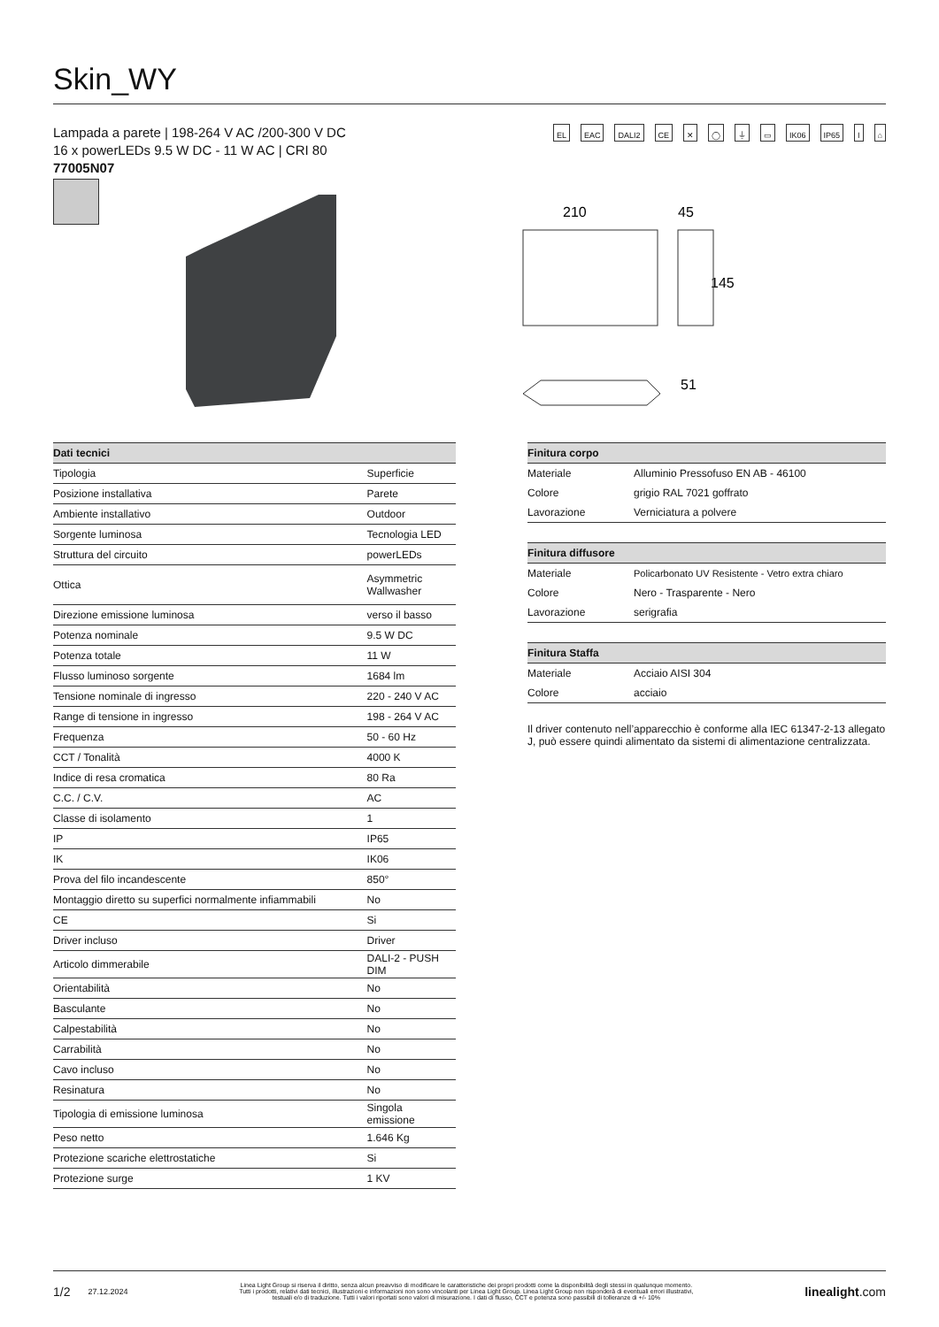Skin_WY
Lampada a parete | 198-264 V AC /200-300 V DC
16 x powerLEDs 9.5 W DC - 11 W AC | CRI 80
77005N07
EL EAC DALI2 CE ✕ ◯ ⏚ ▭ IK06 IP65 I ⌂
210
45
145
51
| Dati tecnici | |
| --- | --- |
| Tipologia | Superficie |
| Posizione installativa | Parete |
| Ambiente installativo | Outdoor |
| Sorgente luminosa | Tecnologia LED |
| Struttura del circuito | powerLEDs |
| Ottica | Asymmetric Wallwasher |
| Direzione emissione luminosa | verso il basso |
| Potenza nominale | 9.5 W DC |
| Potenza totale | 11 W |
| Flusso luminoso sorgente | 1684 lm |
| Tensione nominale di ingresso | 220 - 240 V AC |
| Range di tensione in ingresso | 198 - 264 V AC |
| Frequenza | 50 - 60 Hz |
| CCT / Tonalità | 4000 K |
| Indice di resa cromatica | 80 Ra |
| C.C. / C.V. | AC |
| Classe di isolamento | 1 |
| IP | IP65 |
| IK | IK06 |
| Prova del filo incandescente | 850° |
| Montaggio diretto su superfici normalmente infiammabili | No |
| CE | Si |
| Driver incluso | Driver |
| Articolo dimmerabile | DALI-2 - PUSH DIM |
| Orientabilità | No |
| Basculante | No |
| Calpestabilità | No |
| Carrabilità | No |
| Cavo incluso | No |
| Resinatura | No |
| Tipologia di emissione luminosa | Singola emissione |
| Peso netto | 1.646 Kg |
| Protezione scariche elettrostatiche | Si |
| Protezione surge | 1 KV |
| Finitura corpo | |
| --- | --- |
| Materiale | Alluminio Pressofuso EN AB - 46100 |
| Colore | grigio RAL 7021 goffrato |
| Lavorazione | Verniciatura a polvere |
| Finitura diffusore | |
| --- | --- |
| Materiale | Policarbonato UV Resistente - Vetro extra chiaro |
| Colore | Nero - Trasparente - Nero |
| Lavorazione | serigrafia |
| Finitura Staffa | |
| --- | --- |
| Materiale | Acciaio AISI 304 |
| Colore | acciaio |
Il driver contenuto nell’apparecchio è conforme alla IEC 61347-2-13 allegato J, può essere quindi alimentato da sistemi di alimentazione centralizzata.
1/2 27.12.2024
Linea Light Group si riserva il diritto, senza alcun preavviso di modificare le caratteristiche dei propri prodotti come la disponibilità degli stessi in qualunque momento.
Tutti i prodotti, relativi dati tecnici, illustrazioni e informazioni non sono vincolanti per Linea Light Group. Linea Light Group non risponderà di eventuali errori illustrativi,
testuali e/o di traduzione. Tutti i valori riportati sono valori di misurazione. I dati di flusso, CCT e potenza sono passibili di tolleranze di +/- 10%
linealight.com